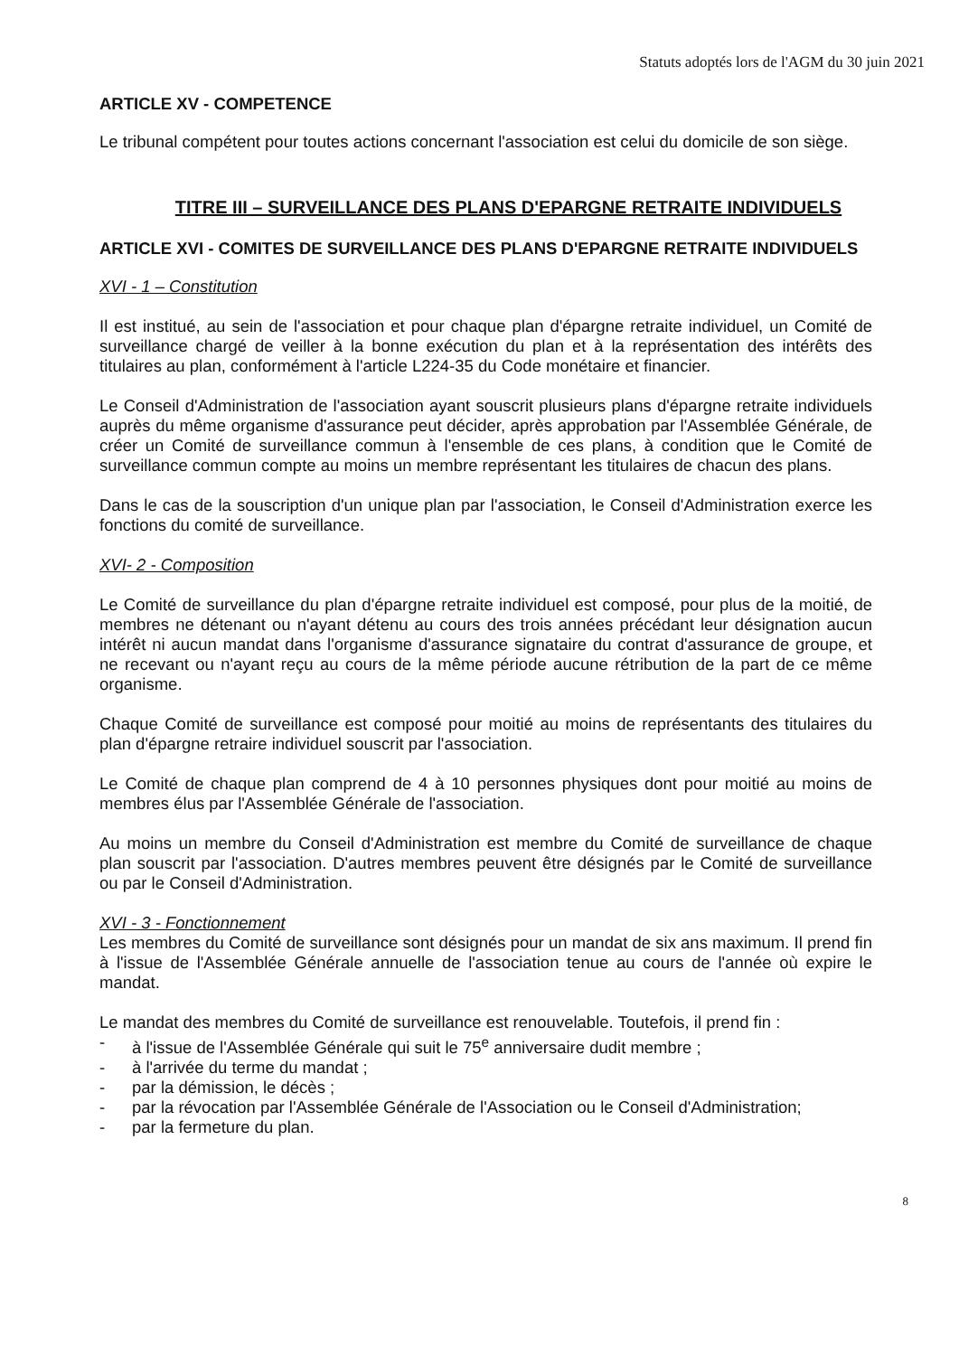Statuts adoptés lors de l'AGM du 30 juin 2021
ARTICLE XV - COMPETENCE
Le tribunal compétent pour toutes actions concernant l'association est celui du domicile de son siège.
TITRE III – SURVEILLANCE DES PLANS D'EPARGNE RETRAITE INDIVIDUELS
ARTICLE XVI - COMITES DE SURVEILLANCE DES PLANS D'EPARGNE RETRAITE INDIVIDUELS
XVI - 1 – Constitution
Il est institué, au sein de l'association et pour chaque plan d'épargne retraite individuel, un Comité de surveillance chargé de veiller à la bonne exécution du plan et à la représentation des intérêts des titulaires au plan, conformément à l'article L224-35 du Code monétaire et financier.
Le Conseil d'Administration de l'association ayant souscrit plusieurs plans d'épargne retraite individuels auprès du même organisme d'assurance peut décider, après approbation par l'Assemblée Générale, de créer un Comité de surveillance commun à l'ensemble de ces plans, à condition que le Comité de surveillance commun compte au moins un membre représentant les titulaires de chacun des plans.
Dans le cas de la souscription d'un unique plan par l'association, le Conseil d'Administration exerce les fonctions du comité de surveillance.
XVI- 2 - Composition
Le Comité de surveillance du plan d'épargne retraite individuel est composé, pour plus de la moitié, de membres ne détenant ou n'ayant détenu au cours des trois années précédant leur désignation aucun intérêt ni aucun mandat dans l'organisme d'assurance signataire du contrat d'assurance de groupe, et ne recevant ou n'ayant reçu au cours de la même période aucune rétribution de la part de ce même organisme.
Chaque Comité de surveillance est composé pour moitié au moins de représentants des titulaires du plan d'épargne retraire individuel souscrit par l'association.
Le Comité de chaque plan comprend de 4 à 10 personnes physiques dont pour moitié au moins de membres élus par l'Assemblée Générale de l'association.
Au moins un membre du Conseil d'Administration est membre du Comité de surveillance de chaque plan souscrit par l'association. D'autres membres peuvent être désignés par le Comité de surveillance ou par le Conseil d'Administration.
XVI - 3 - Fonctionnement
Les membres du Comité de surveillance sont désignés pour un mandat de six ans maximum. Il prend fin à l'issue de l'Assemblée Générale annuelle de l'association tenue au cours de l'année où expire le mandat.
Le mandat des membres du Comité de surveillance est renouvelable. Toutefois, il prend fin :
- à l'issue de l'Assemblée Générale qui suit le 75<sup>e</sup> anniversaire dudit membre ;
- à l'arrivée du terme du mandat ;
- par la démission, le décès ;
- par la révocation par l'Assemblée Générale de l'Association ou le Conseil d'Administration;
- par la fermeture du plan.
8